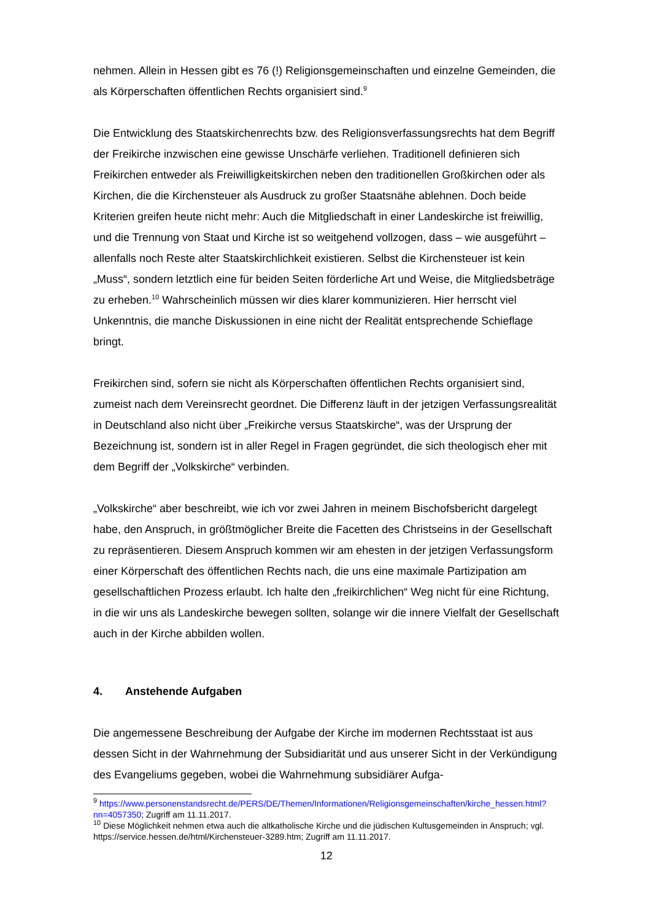nehmen. Allein in Hessen gibt es 76 (!) Religionsgemeinschaften und einzelne Gemeinden, die als Körperschaften öffentlichen Rechts organisiert sind.<sup>9</sup>
Die Entwicklung des Staatskirchenrechts bzw. des Religionsverfassungsrechts hat dem Begriff der Freikirche inzwischen eine gewisse Unschärfe verliehen. Traditionell definieren sich Freikirchen entweder als Freiwilligkeitskirchen neben den traditionellen Großkirchen oder als Kirchen, die die Kirchensteuer als Ausdruck zu großer Staatsnähe ablehnen. Doch beide Kriterien greifen heute nicht mehr: Auch die Mitgliedschaft in einer Landeskirche ist freiwillig, und die Trennung von Staat und Kirche ist so weitgehend vollzogen, dass – wie ausgeführt – allenfalls noch Reste alter Staatskirchlichkeit existieren. Selbst die Kirchensteuer ist kein „Muss“, sondern letztlich eine für beiden Seiten förderliche Art und Weise, die Mitgliedsbeträge zu erheben.<sup>10</sup> Wahrscheinlich müssen wir dies klarer kommunizieren. Hier herrscht viel Unkenntnis, die manche Diskussionen in eine nicht der Realität entsprechende Schieflage bringt.
Freikirchen sind, sofern sie nicht als Körperschaften öffentlichen Rechts organisiert sind, zumeist nach dem Vereinsrecht geordnet. Die Differenz läuft in der jetzigen Verfassungsrealität in Deutschland also nicht über „Freikirche versus Staatskirche“, was der Ursprung der Bezeichnung ist, sondern ist in aller Regel in Fragen gegründet, die sich theologisch eher mit dem Begriff der „Volkskirche“ verbinden.
„Volkskirche“ aber beschreibt, wie ich vor zwei Jahren in meinem Bischofsbericht dargelegt habe, den Anspruch, in größtmöglicher Breite die Facetten des Christseins in der Gesellschaft zu repräsentieren. Diesem Anspruch kommen wir am ehesten in der jetzigen Verfassungsform einer Körperschaft des öffentlichen Rechts nach, die uns eine maximale Partizipation am gesellschaftlichen Prozess erlaubt. Ich halte den „freikirchlichen“ Weg nicht für eine Richtung, in die wir uns als Landeskirche bewegen sollten, solange wir die innere Vielfalt der Gesellschaft auch in der Kirche abbilden wollen.
4. Anstehende Aufgaben
Die angemessene Beschreibung der Aufgabe der Kirche im modernen Rechtsstaat ist aus dessen Sicht in der Wahrnehmung der Subsidiarität und aus unserer Sicht in der Verkündigung des Evangeliums gegeben, wobei die Wahrnehmung subsidiärer Aufga-
<sup>9</sup> https://www.personenstandsrecht.de/PERS/DE/Themen/Informationen/Religionsgemeinschaften/kirche_hessen.html?nn=4057350; Zugriff am 11.11.2017.
<sup>10</sup> Diese Möglichkeit nehmen etwa auch die altkatholische Kirche und die jüdischen Kultusgemeinden in Anspruch; vgl. https://service.hessen.de/html/Kirchensteuer-3289.htm; Zugriff am 11.11.2017.
12